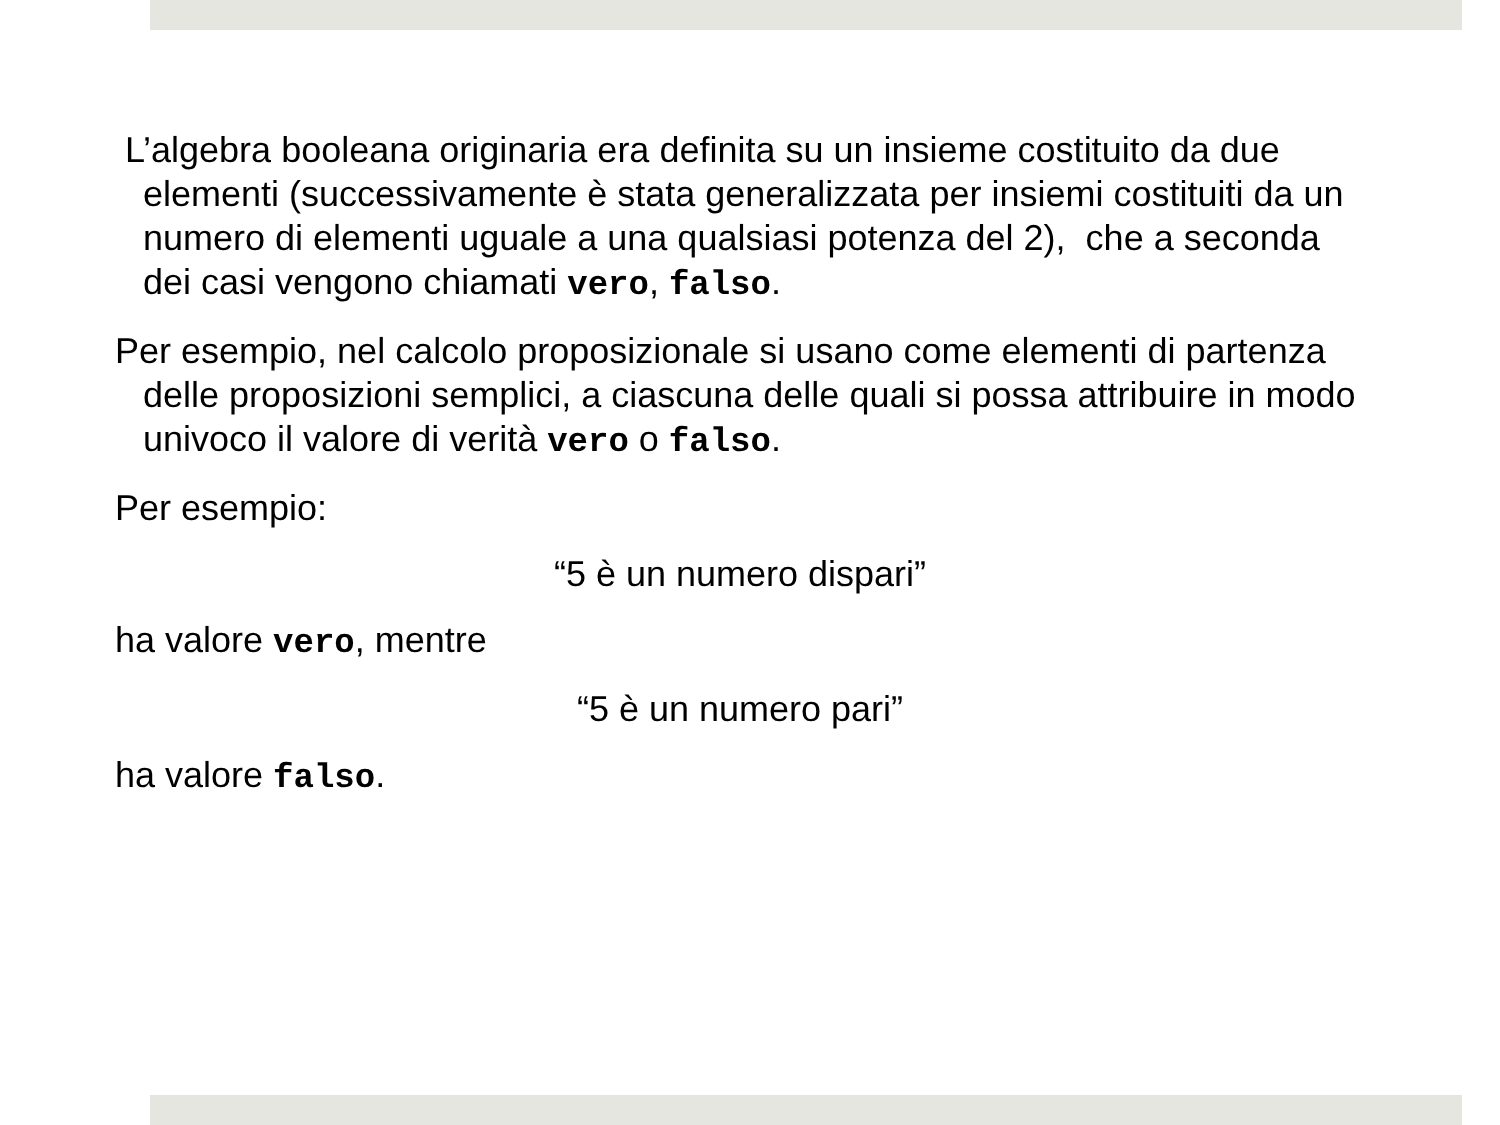L’algebra booleana originaria era definita su un insieme costituito da due elementi (successivamente è stata generalizzata per insiemi costituiti da un numero di elementi uguale a una qualsiasi potenza del 2), che a seconda dei casi vengono chiamati vero, falso.
Per esempio, nel calcolo proposizionale si usano come elementi di partenza delle proposizioni semplici, a ciascuna delle quali si possa attribuire in modo univoco il valore di verità vero o falso.
Per esempio:
“5 è un numero dispari”
ha valore vero, mentre
“5 è un numero pari”
ha valore falso.